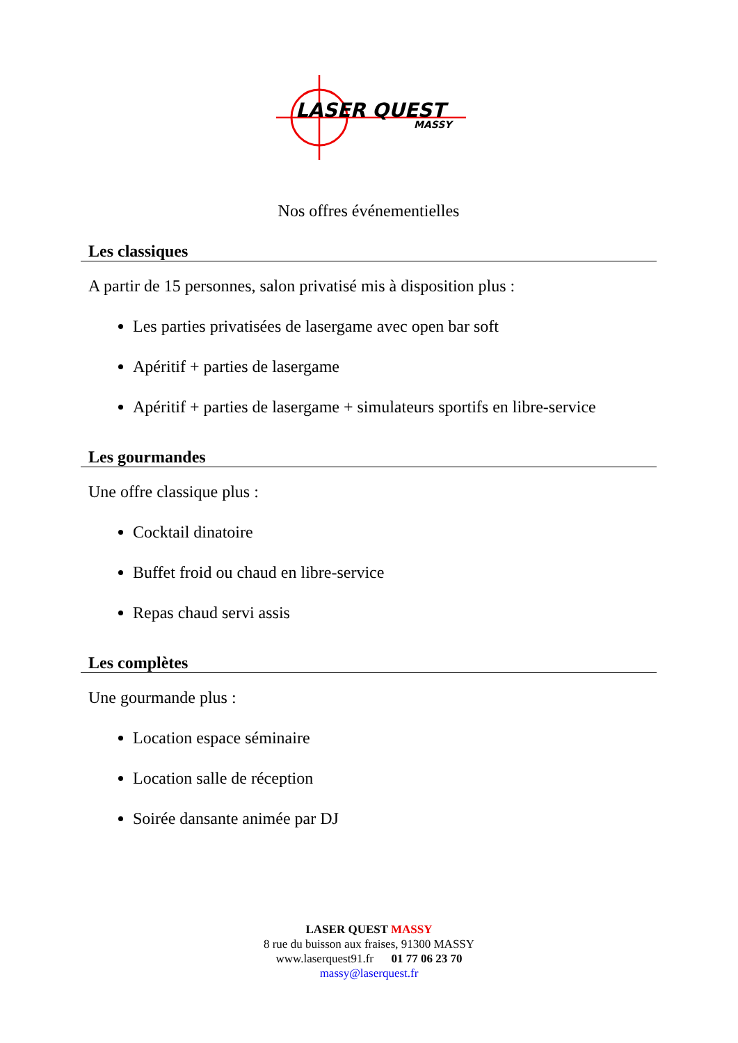LASER QUEST
MASSY
Nos offres événementielles
Les classiques
A partir de 15 personnes, salon privatisé mis à disposition plus :
Les parties privatisées de lasergame avec open bar soft
Apéritif + parties de lasergame
Apéritif + parties de lasergame + simulateurs sportifs en libre-service
Les gourmandes
Une offre classique plus :
Cocktail dinatoire
Buffet froid ou chaud en libre-service
Repas chaud servi assis
Les complètes
Une gourmande plus :
Location espace séminaire
Location salle de réception
Soirée dansante animée par DJ
LASER QUEST MASSY
8 rue du buisson aux fraises, 91300 MASSY
www.laserquest91.fr 01 77 06 23 70
massy@laserquest.fr